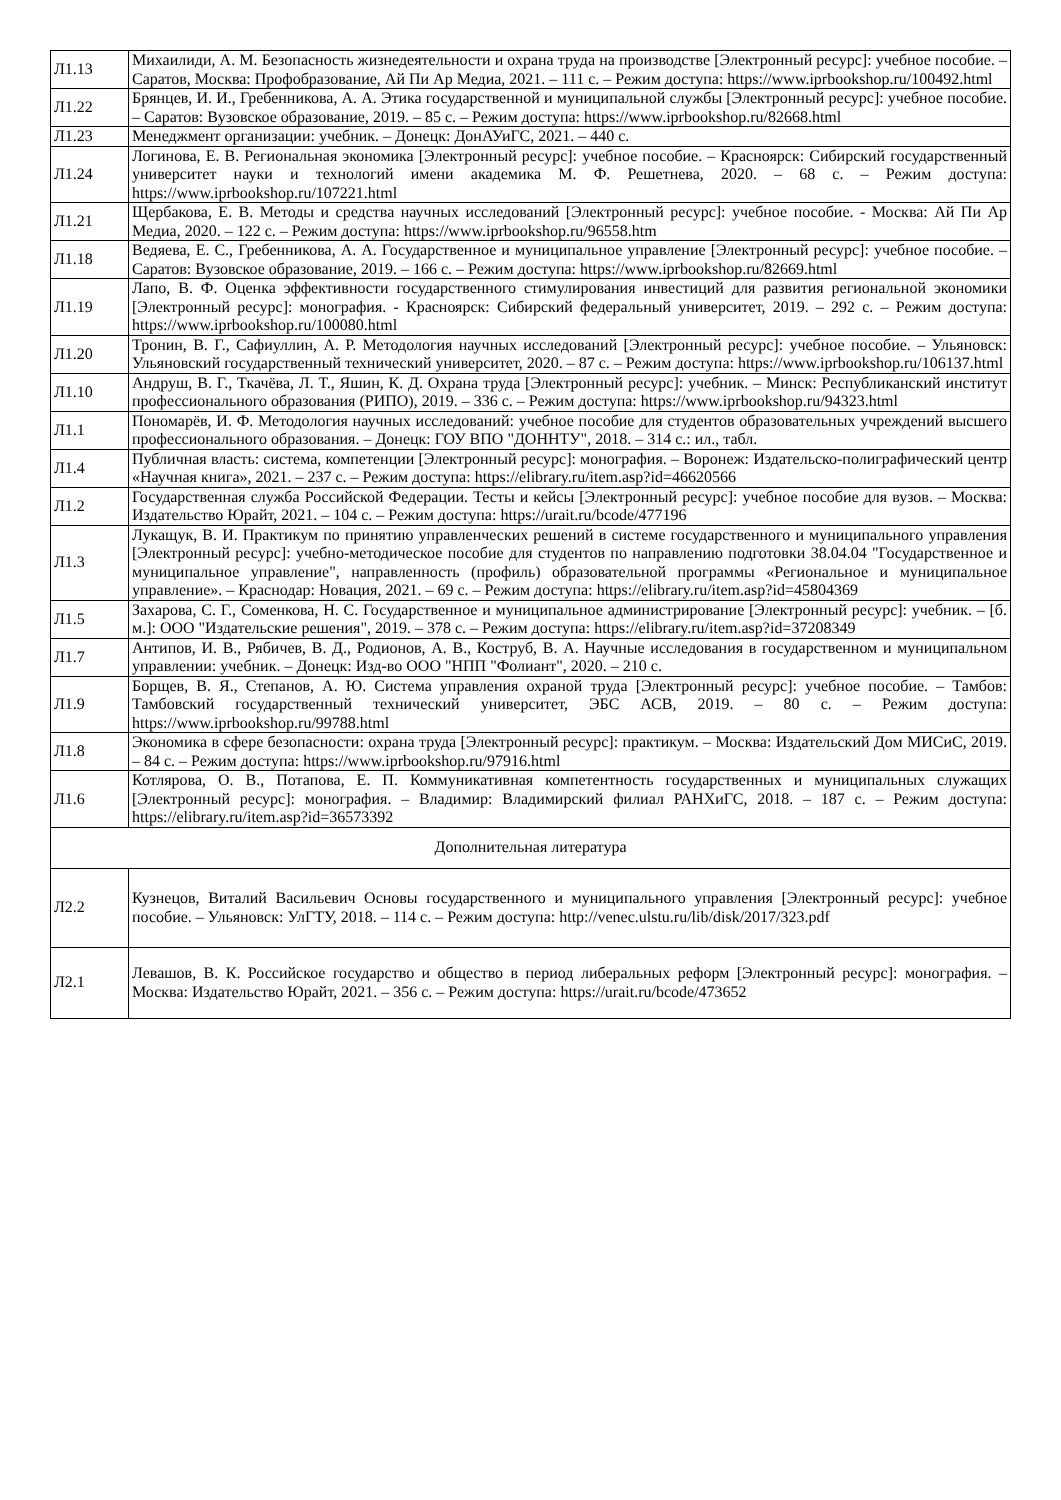| Л1.13 | Михаилиди, А. М. Безопасность жизнедеятельности и охрана труда на производстве [Электронный ресурс]: учебное пособие. – Саратов, Москва: Профобразование, Ай Пи Ар Медиа, 2021. – 111 с. – Режим доступа: https://www.iprbookshop.ru/100492.html |
| Л1.22 | Брянцев, И. И., Гребенникова, А. А. Этика государственной и муниципальной службы [Электронный ресурс]: учебное пособие. – Саратов: Вузовское образование, 2019. – 85 с. – Режим доступа: https://www.iprbookshop.ru/82668.html |
| Л1.23 | Менеджмент организации: учебник. – Донецк: ДонАУиГС, 2021. – 440 с. |
| Л1.24 | Логинова, Е. В. Региональная экономика [Электронный ресурс]: учебное пособие. – Красноярск: Сибирский государственный университет науки и технологий имени академика М. Ф. Решетнева, 2020. – 68 с. – Режим доступа: https://www.iprbookshop.ru/107221.html |
| Л1.21 | Щербакова, Е. В. Методы и средства научных исследований [Электронный ресурс]: учебное пособие. - Москва: Ай Пи Ар Медиа, 2020. – 122 с. – Режим доступа: https://www.iprbookshop.ru/96558.htm |
| Л1.18 | Ведяева, Е. С., Гребенникова, А. А. Государственное и муниципальное управление [Электронный ресурс]: учебное пособие. – Саратов: Вузовское образование, 2019. – 166 с. – Режим доступа: https://www.iprbookshop.ru/82669.html |
| Л1.19 | Лапо, В. Ф. Оценка эффективности государственного стимулирования инвестиций для развития региональной экономики [Электронный ресурс]: монография. - Красноярск: Сибирский федеральный университет, 2019. – 292 с. – Режим доступа: https://www.iprbookshop.ru/100080.html |
| Л1.20 | Тронин, В. Г., Сафиуллин, А. Р. Методология научных исследований [Электронный ресурс]: учебное пособие. – Ульяновск: Ульяновский государственный технический университет, 2020. – 87 с. – Режим доступа: https://www.iprbookshop.ru/106137.html |
| Л1.10 | Андруш, В. Г., Ткачёва, Л. Т., Яшин, К. Д. Охрана труда [Электронный ресурс]: учебник. – Минск: Республиканский институт профессионального образования (РИПО), 2019. – 336 с. – Режим доступа: https://www.iprbookshop.ru/94323.html |
| Л1.1 | Пономарёв, И. Ф. Методология научных исследований: учебное пособие для студентов образовательных учреждений высшего профессионального образования. – Донецк: ГОУ ВПО "ДОННТУ", 2018. – 314 с.: ил., табл. |
| Л1.4 | Публичная власть: система, компетенции [Электронный ресурс]: монография. – Воронеж: Издательско-полиграфический центр «Научная книга», 2021. – 237 с. – Режим доступа: https://elibrary.ru/item.asp?id=46620566 |
| Л1.2 | Государственная служба Российской Федерации. Тесты и кейсы [Электронный ресурс]: учебное пособие для вузов. – Москва: Издательство Юрайт, 2021. – 104 с. – Режим доступа: https://urait.ru/bcode/477196 |
| Л1.3 | Лукащук, В. И. Практикум по принятию управленческих решений в системе государственного и муниципального управления [Электронный ресурс]: учебно-методическое пособие для студентов по направлению подготовки 38.04.04 "Государственное и муниципальное управление", направленность (профиль) образовательной программы «Региональное и муниципальное управление». – Краснодар: Новация, 2021. – 69 с. – Режим доступа: https://elibrary.ru/item.asp?id=45804369 |
| Л1.5 | Захарова, С. Г., Соменкова, Н. С. Государственное и муниципальное администрирование [Электронный ресурс]: учебник. – [б. м.]: ООО "Издательские решения", 2019. – 378 с. – Режим доступа: https://elibrary.ru/item.asp?id=37208349 |
| Л1.7 | Антипов, И. В., Рябичев, В. Д., Родионов, А. В., Коструб, В. А. Научные исследования в государственном и муниципальном управлении: учебник. – Донецк: Изд-во ООО "НПП "Фолиант", 2020. – 210 с. |
| Л1.9 | Борщев, В. Я., Степанов, А. Ю. Система управления охраной труда [Электронный ресурс]: учебное пособие. – Тамбов: Тамбовский государственный технический университет, ЭБС АСВ, 2019. – 80 с. – Режим доступа: https://www.iprbookshop.ru/99788.html |
| Л1.8 | Экономика в сфере безопасности: охрана труда [Электронный ресурс]: практикум. – Москва: Издательский Дом МИСиС, 2019. – 84 с. – Режим доступа: https://www.iprbookshop.ru/97916.html |
| Л1.6 | Котлярова, О. В., Потапова, Е. П. Коммуникативная компетентность государственных и муниципальных служащих [Электронный ресурс]: монография. – Владимир: Владимирский филиал РАНХиГС, 2018. – 187 с. – Режим доступа: https://elibrary.ru/item.asp?id=36573392 |
| Дополнительная литература | |
| Л2.2 | Кузнецов, Виталий Васильевич Основы государственного и муниципального управления [Электронный ресурс]: учебное пособие. – Ульяновск: УлГТУ, 2018. – 114 с. – Режим доступа: http://venec.ulstu.ru/lib/disk/2017/323.pdf |
| Л2.1 | Левашов, В. К. Российское государство и общество в период либеральных реформ [Электронный ресурс]: монография. – Москва: Издательство Юрайт, 2021. – 356 с. – Режим доступа: https://urait.ru/bcode/473652 |